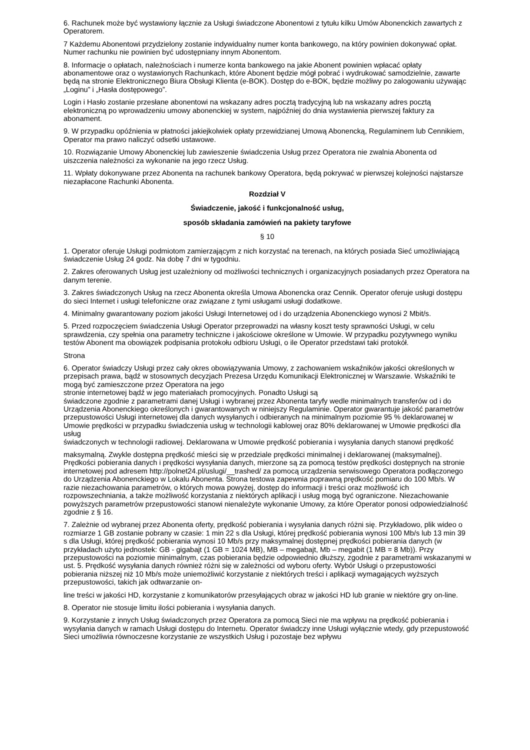6. Rachunek może być wystawiony łącznie za Usługi świadczone Abonentowi z tytułu kilku Umów Abonenckich zawartych z Operatorem.
7 Każdemu Abonentowi przydzielony zostanie indywidualny numer konta bankowego, na który powinien dokonywać opłat. Numer rachunku nie powinien być udostępniany innym Abonentom.
8. Informacje o opłatach, należnościach i numerze konta bankowego na jakie Abonent powinien wpłacać opłaty abonamentowe oraz o wystawionych Rachunkach, które Abonent będzie mógł pobrać i wydrukować samodzielnie, zawarte będą na stronie Elektronicznego Biura Obsługi Klienta (e-BOK). Dostęp do e-BOK, będzie możliwy po zalogowaniu używając „Loginu” i „Hasła dostępowego”.
Login i Hasło zostanie przesłane abonentowi na wskazany adres pocztą tradycyjną lub na wskazany adres pocztą elektroniczną po wprowadzeniu umowy abonenckiej w system, najpóźniej do dnia wystawienia pierwszej faktury za abonament.
9. W przypadku opóźnienia w płatności jakiejkolwiek opłaty przewidzianej Umową Abonencką, Regulaminem lub Cennikiem, Operator ma prawo naliczyć odsetki ustawowe.
10. Rozwiązanie Umowy Abonenckiej lub zawieszenie świadczenia Usług przez Operatora nie zwalnia Abonenta od uiszczenia należności za wykonanie na jego rzecz Usług.
11. Wpłaty dokonywane przez Abonenta na rachunek bankowy Operatora, będą pokrywać w pierwszej kolejności najstarsze niezapłacone Rachunki Abonenta.
Rozdział V
Świadczenie, jakość i funkcjonalność usług,
sposób składania zamówień na pakiety taryfowe
§ 10
1. Operator oferuje Usługi podmiotom zamierzającym z nich korzystać na terenach, na których posiada Sieć umożliwiającą świadczenie Usług 24 godz. Na dobę 7 dni w tygodniu.
2. Zakres oferowanych Usług jest uzależniony od możliwości technicznych i organizacyjnych posiadanych przez Operatora na danym terenie.
3. Zakres świadczonych Usług na rzecz Abonenta określa Umowa Abonencka oraz Cennik. Operator oferuje usługi dostępu do sieci Internet i usługi telefoniczne oraz związane z tymi usługami usługi dodatkowe.
4. Minimalny gwarantowany poziom jakości Usługi Internetowej od i do urządzenia Abonenckiego wynosi 2 Mbit/s.
5. Przed rozpoczęciem świadczenia Usługi Operator przeprowadzi na własny koszt testy sprawności Usługi, w celu sprawdzenia, czy spełnia ona parametry techniczne i jakościowe określone w Umowie. W przypadku pozytywnego wyniku testów Abonent ma obowiązek podpisania protokołu odbioru Usługi, o ile Operator przedstawi taki protokół.
Strona
6. Operator świadczy Usługi przez cały okres obowiązywania Umowy, z zachowaniem wskaźników jakości określonych w przepisach prawa, bądź w stosownych decyzjach Prezesa Urzędu Komunikacji Elektronicznej w Warszawie. Wskaźniki te mogą być zamieszczone przez Operatora na jego
stronie internetowej bądź w jego materiałach promocyjnych. Ponadto Usługi są
świadczone zgodnie z parametrami danej Usługi i wybranej przez Abonenta taryfy wedle minimalnych transferów od i do Urządzenia Abonenckiego określonych i gwarantowanych w niniejszy Regulaminie. Operator gwarantuje jakość parametrów przepustowości Usługi internetowej dla danych wysyłanych i odbieranych na minimalnym poziomie 95 % deklarowanej w Umowie prędkości w przypadku świadczenia usług w technologii kablowej oraz 80% deklarowanej w Umowie prędkości dla usług
świadczonych w technologii radiowej. Deklarowana w Umowie prędkość pobierania i wysyłania danych stanowi prędkość
maksymalną. Zwykle dostępna prędkość mieści się w przedziale prędkości minimalnej i deklarowanej (maksymalnej). Prędkości pobierania danych i prędkości wysyłania danych, mierzone są za pomocą testów prędkości dostępnych na stronie internetowej pod adresem http://polnet24.pl/uslugi/__trashed/ za pomocą urządzenia serwisowego Operatora podłączonego do Urządzenia Abonenckiego w Lokalu Abonenta. Strona testowa zapewnia poprawną prędkość pomiaru do 100 Mb/s. W razie niezachowania parametrów, o których mowa powyżej, dostęp do informacji i treści oraz możliwość ich rozpowszechniania, a także możliwość korzystania z niektórych aplikacji i usług mogą być ograniczone. Niezachowanie powyższych parametrów przepustowości stanowi nienależyte wykonanie Umowy, za które Operator ponosi odpowiedzialność zgodnie z § 16.
7. Zależnie od wybranej przez Abonenta oferty, prędkość pobierania i wysyłania danych różni się. Przykładowo, plik wideo o rozmiarze 1 GB zostanie pobrany w czasie: 1 min 22 s dla Usługi, której prędkość pobierania wynosi 100 Mb/s lub 13 min 39 s dla Usługi, której prędkość pobierania wynosi 10 Mb/s przy maksymalnej dostępnej prędkości pobierania danych (w przykładach użyto jednostek: GB - gigabajt (1 GB = 1024 MB), MB – megabajt, Mb – megabit (1 MB = 8 Mb)). Przy przepustowości na poziomie minimalnym, czas pobierania będzie odpowiednio dłuższy, zgodnie z parametrami wskazanymi w ust. 5. Prędkość wysyłania danych również różni się w zależności od wyboru oferty. Wybór Usługi o przepustowości pobierania niższej niż 10 Mb/s może uniemożliwić korzystanie z niektórych treści i aplikacji wymagających wyższych przepustowości, takich jak odtwarzanie on-
line treści w jakości HD, korzystanie z komunikatorów przesyłających obraz w jakości HD lub granie w niektóre gry on-line.
8. Operator nie stosuje limitu ilości pobierania i wysyłania danych.
9. Korzystanie z innych Usług świadczonych przez Operatora za pomocą Sieci nie ma wpływu na prędkość pobierania i wysyłania danych w ramach Usługi dostępu do Internetu. Operator świadczy inne Usługi wyłącznie wtedy, gdy przepustowość Sieci umożliwia równoczesne korzystanie ze wszystkich Usług i pozostaje bez wpływu